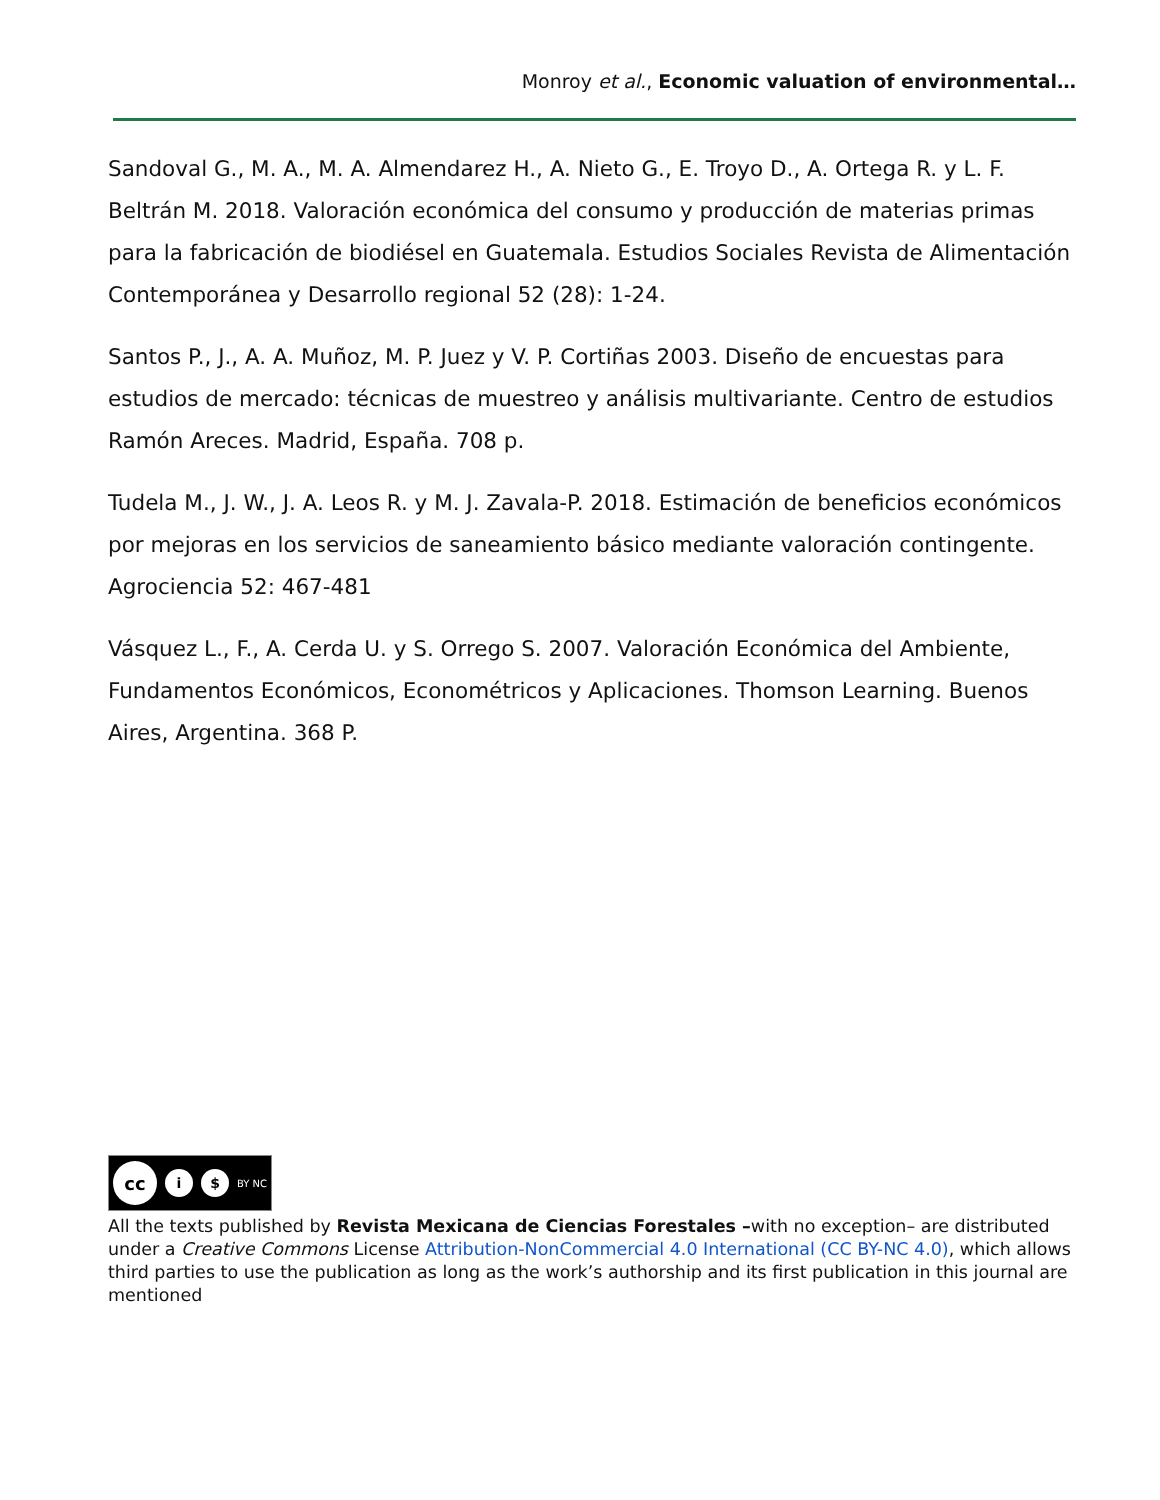Monroy et al., Economic valuation of environmental…
Sandoval G., M. A., M. A. Almendarez H., A. Nieto G., E. Troyo D., A. Ortega R. y L. F. Beltrán M. 2018. Valoración económica del consumo y producción de materias primas para la fabricación de biodiésel en Guatemala. Estudios Sociales Revista de Alimentación Contemporánea y Desarrollo regional 52 (28): 1-24.
Santos P., J., A. A. Muñoz, M. P. Juez y V. P. Cortiñas 2003. Diseño de encuestas para estudios de mercado: técnicas de muestreo y análisis multivariante. Centro de estudios Ramón Areces. Madrid, España. 708 p.
Tudela M., J. W., J. A. Leos R. y M. J. Zavala-P. 2018. Estimación de beneficios económicos por mejoras en los servicios de saneamiento básico mediante valoración contingente. Agrociencia 52: 467-481
Vásquez L., F., A. Cerda U. y S. Orrego S. 2007. Valoración Económica del Ambiente, Fundamentos Económicos, Econométricos y Aplicaciones. Thomson Learning. Buenos Aires, Argentina. 368 P.
cc
i $
BY NC
All the texts published by Revista Mexicana de Ciencias Forestales –with no exception– are distributed under a Creative Commons License Attribution-NonCommercial 4.0 International (CC BY-NC 4.0), which allows third parties to use the publication as long as the work’s authorship and its first publication in this journal are mentioned